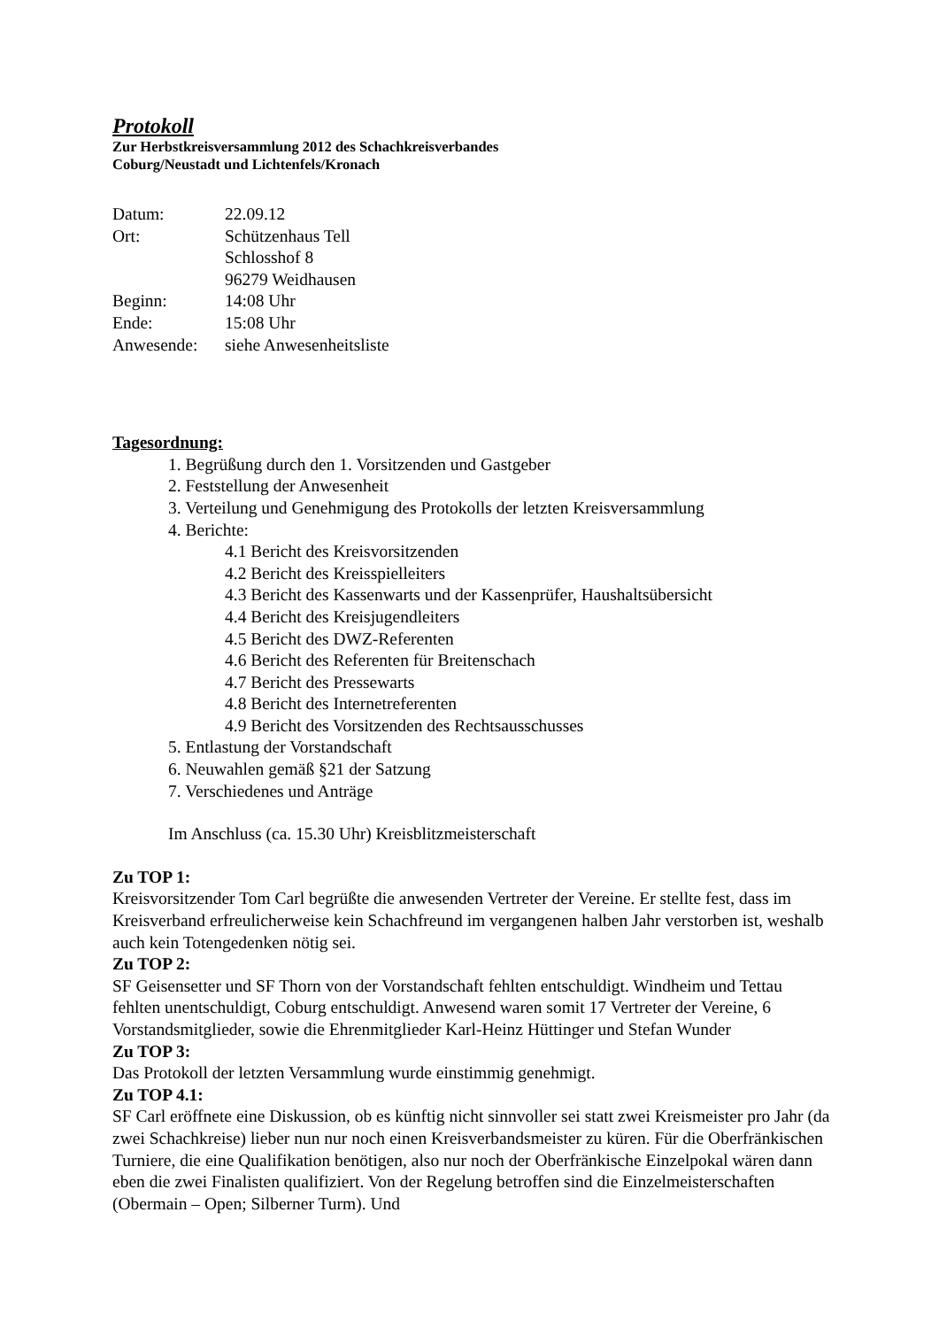Protokoll
Zur Herbstkreisversammlung 2012 des Schachkreisverbandes
Coburg/Neustadt und Lichtenfels/Kronach
Datum: 22.09.12
Ort: Schützenhaus Tell
Schlosshof 8
96279 Weidhausen
Beginn: 14:08 Uhr
Ende: 15:08 Uhr
Anwesende: siehe Anwesenheitsliste
Tagesordnung:
1. Begrüßung durch den 1. Vorsitzenden und Gastgeber
2. Feststellung der Anwesenheit
3. Verteilung und Genehmigung des Protokolls der letzten Kreisversammlung
4. Berichte:
4.1 Bericht des Kreisvorsitzenden
4.2 Bericht des Kreisspielleiters
4.3 Bericht des Kassenwarts und der Kassenprüfer, Haushaltsübersicht
4.4 Bericht des Kreisjugendleiters
4.5 Bericht des DWZ-Referenten
4.6 Bericht des Referenten für Breitenschach
4.7 Bericht des Pressewarts
4.8 Bericht des Internetreferenten
4.9 Bericht des Vorsitzenden des Rechtsausschusses
5. Entlastung der Vorstandschaft
6. Neuwahlen gemäß §21 der Satzung
7. Verschiedenes und Anträge
Im Anschluss (ca. 15.30 Uhr) Kreisblitzmeisterschaft
Zu TOP 1:
Kreisvorsitzender Tom Carl begrüßte die anwesenden Vertreter der Vereine. Er stellte fest, dass im Kreisverband erfreulicherweise kein Schachfreund im vergangenen halben Jahr verstorben ist, weshalb auch kein Totengedenken nötig sei.
Zu TOP 2:
SF Geisensetter und SF Thorn von der Vorstandschaft fehlten entschuldigt. Windheim und Tettau fehlten unentschuldigt, Coburg entschuldigt. Anwesend waren somit 17 Vertreter der Vereine, 6 Vorstandsmitglieder, sowie die Ehrenmitglieder Karl-Heinz Hüttinger und Stefan Wunder
Zu TOP 3:
Das Protokoll der letzten Versammlung wurde einstimmig genehmigt.
Zu TOP 4.1:
SF Carl eröffnete eine Diskussion, ob es künftig nicht sinnvoller sei statt zwei Kreismeister pro Jahr (da zwei Schachkreise) lieber nun nur noch einen Kreisverbandsmeister zu küren. Für die Oberfränkischen Turniere, die eine Qualifikation benötigen, also nur noch der Oberfränkische Einzelpokal wären dann eben die zwei Finalisten qualifiziert. Von der Regelung betroffen sind die Einzelmeisterschaften (Obermain – Open; Silberner Turm). Und